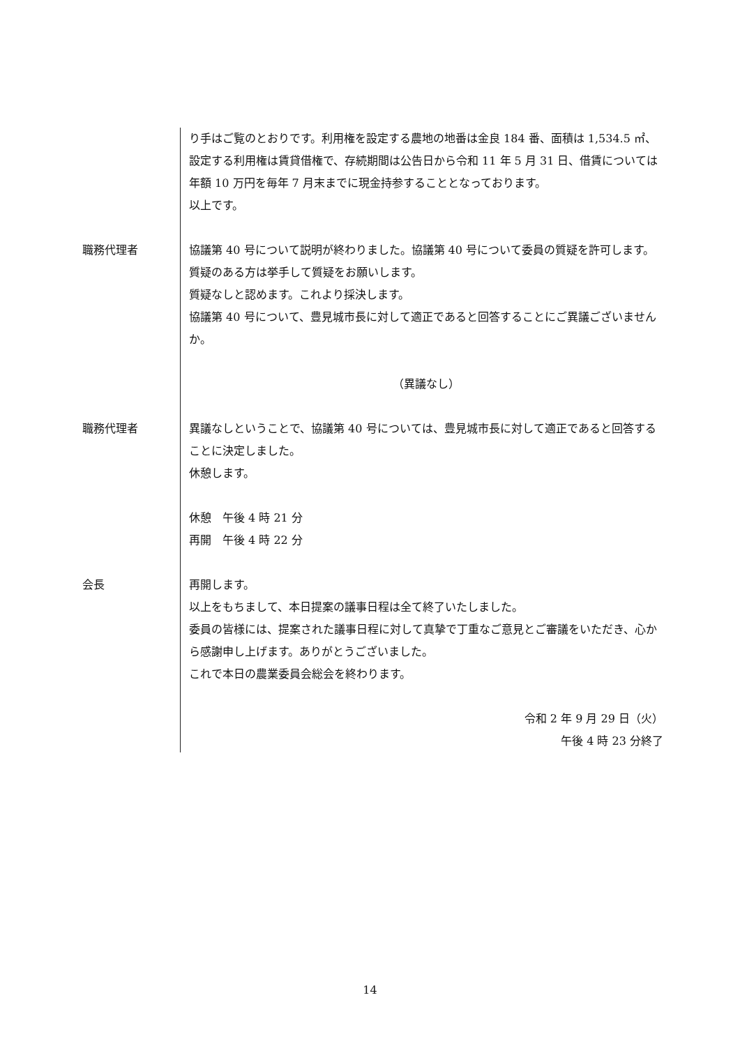り手はご覧のとおりです。利用権を設定する農地の地番は金良 184 番、面積は 1,534.5 ㎡、設定する利用権は賃貸借権で、存続期間は公告日から令和 11 年 5 月 31 日、借賃については年額 10 万円を毎年 7 月末までに現金持参することとなっております。
以上です。
職務代理者 協議第 40 号について説明が終わりました。協議第 40 号について委員の質疑を許可します。質疑のある方は挙手して質疑をお願いします。
質疑なしと認めます。これより採決します。
協議第 40 号について、豊見城市長に対して適正であると回答することにご異議ございませんか。
（異議なし）
職務代理者 異議なしということで、協議第 40 号については、豊見城市長に対して適正であると回答することに決定しました。
休憩します。
休憩　午後 4 時 21 分
再開　午後 4 時 22 分
会長 再開します。
以上をもちまして、本日提案の議事日程は全て終了いたしました。
委員の皆様には、提案された議事日程に対して真摯で丁重なご意見とご審議をいただき、心から感謝申し上げます。ありがとうございました。
これで本日の農業委員会総会を終わります。
令和 2 年 9 月 29 日（火）
午後 4 時 23 分終了
14